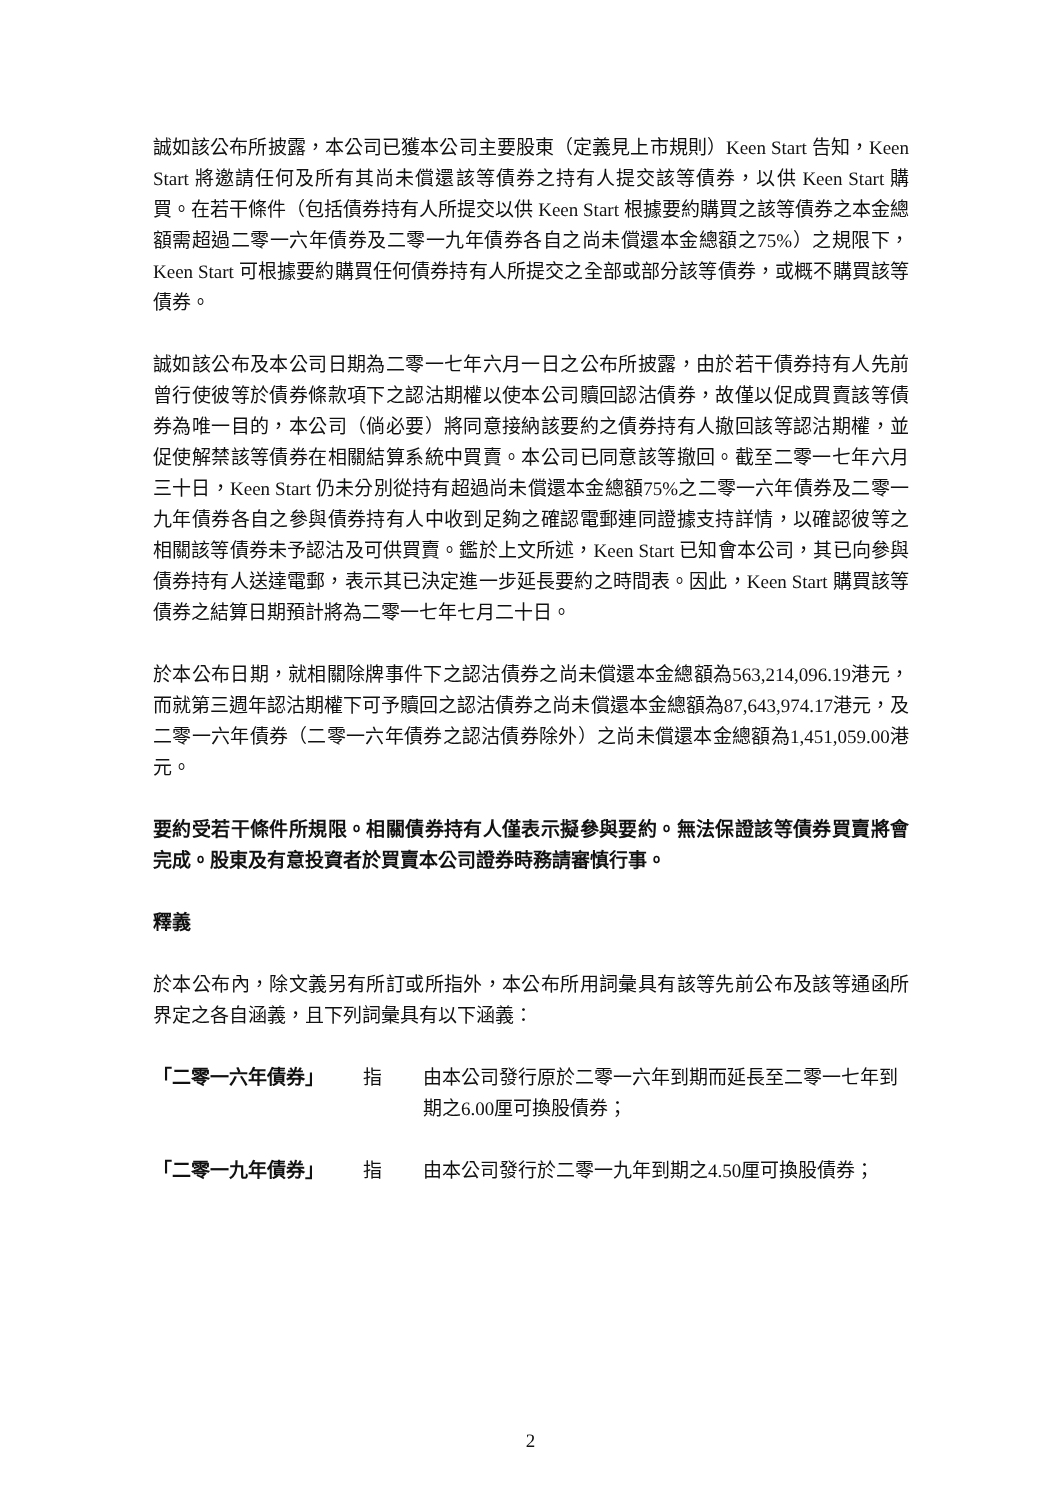誠如該公布所披露，本公司已獲本公司主要股東（定義見上市規則）Keen Start 告知，Keen Start 將邀請任何及所有其尚未償還該等債券之持有人提交該等債券，以供 Keen Start 購買。在若干條件（包括債券持有人所提交以供 Keen Start 根據要約購買之該等債券之本金總額需超過二零一六年債券及二零一九年債券各自之尚未償還本金總額之75%）之規限下，Keen Start 可根據要約購買任何債券持有人所提交之全部或部分該等債券，或概不購買該等債券。
誠如該公布及本公司日期為二零一七年六月一日之公布所披露，由於若干債券持有人先前曾行使彼等於債券條款項下之認沽期權以使本公司贖回認沽債券，故僅以促成買賣該等債券為唯一目的，本公司（倘必要）將同意接納該要約之債券持有人撤回該等認沽期權，並促使解禁該等債券在相關結算系統中買賣。本公司已同意該等撤回。截至二零一七年六月三十日，Keen Start 仍未分別從持有超過尚未償還本金總額75%之二零一六年債券及二零一九年債券各自之參與債券持有人中收到足夠之確認電郵連同證據支持詳情，以確認彼等之相關該等債券未予認沽及可供買賣。鑑於上文所述，Keen Start 已知會本公司，其已向參與債券持有人送達電郵，表示其已決定進一步延長要約之時間表。因此，Keen Start 購買該等債券之結算日期預計將為二零一七年七月二十日。
於本公布日期，就相關除牌事件下之認沽債券之尚未償還本金總額為563,214,096.19港元，而就第三週年認沽期權下可予贖回之認沽債券之尚未償還本金總額為87,643,974.17港元，及二零一六年債券（二零一六年債券之認沽債券除外）之尚未償還本金總額為1,451,059.00港元。
要約受若干條件所規限。相關債券持有人僅表示擬參與要約。無法保證該等債券買賣將會完成。股東及有意投資者於買賣本公司證券時務請審慎行事。
釋義
於本公布內，除文義另有所訂或所指外，本公布所用詞彙具有該等先前公布及該等通函所界定之各自涵義，且下列詞彙具有以下涵義：
「二零一六年債券」 指 由本公司發行原於二零一六年到期而延長至二零一七年到期之6.00厘可換股債券；
「二零一九年債券」 指 由本公司發行於二零一九年到期之4.50厘可換股債券；
2